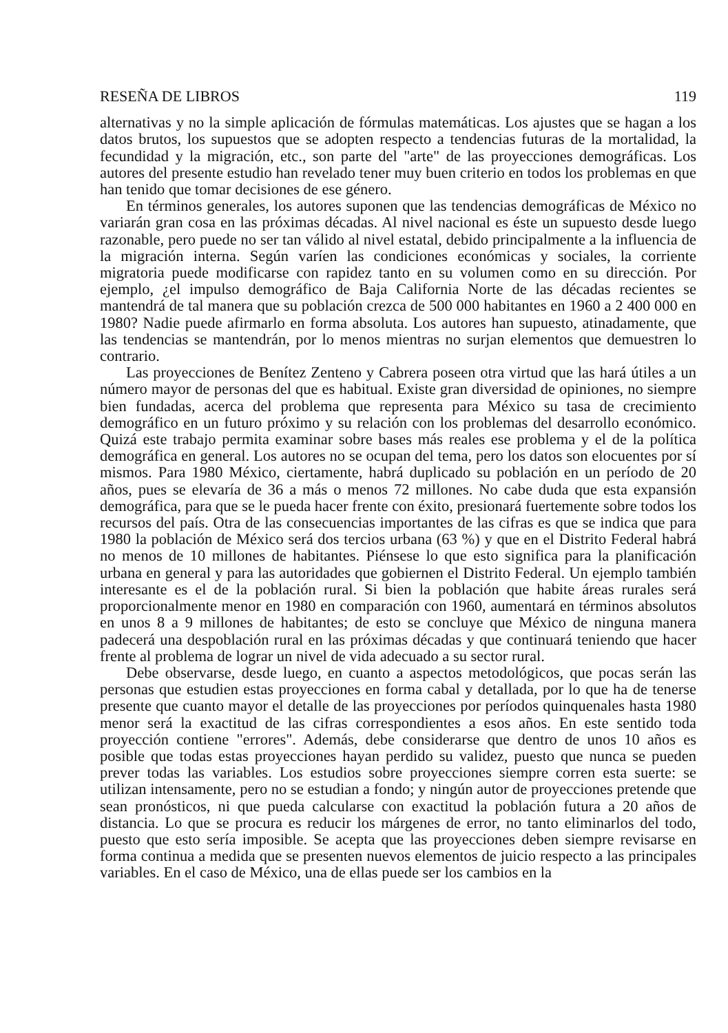RESEÑA DE LIBROS 119
alternativas y no la simple aplicación de fórmulas matemáticas. Los ajustes que se hagan a los datos brutos, los supuestos que se adopten respecto a tendencias futuras de la mortalidad, la fecundidad y la migración, etc., son parte del "arte" de las proyecciones demográficas. Los autores del presente estudio han revelado tener muy buen criterio en todos los problemas en que han tenido que tomar decisiones de ese género.
En términos generales, los autores suponen que las tendencias demográficas de México no variarán gran cosa en las próximas décadas. Al nivel nacional es éste un supuesto desde luego razonable, pero puede no ser tan válido al nivel estatal, debido principalmente a la influencia de la migración interna. Según varíen las condiciones económicas y sociales, la corriente migratoria puede modificarse con rapidez tanto en su volumen como en su dirección. Por ejemplo, ¿el impulso demográfico de Baja California Norte de las décadas recientes se mantendrá de tal manera que su población crezca de 500 000 habitantes en 1960 a 2 400 000 en 1980? Nadie puede afirmarlo en forma absoluta. Los autores han supuesto, atinadamente, que las tendencias se mantendrán, por lo menos mientras no surjan elementos que demuestren lo contrario.
Las proyecciones de Benítez Zenteno y Cabrera poseen otra virtud que las hará útiles a un número mayor de personas del que es habitual. Existe gran diversidad de opiniones, no siempre bien fundadas, acerca del problema que representa para México su tasa de crecimiento demográfico en un futuro próximo y su relación con los problemas del desarrollo económico. Quizá este trabajo permita examinar sobre bases más reales ese problema y el de la política demográfica en general. Los autores no se ocupan del tema, pero los datos son elocuentes por sí mismos. Para 1980 México, ciertamente, habrá duplicado su población en un período de 20 años, pues se elevaría de 36 a más o menos 72 millones. No cabe duda que esta expansión demográfica, para que se le pueda hacer frente con éxito, presionará fuertemente sobre todos los recursos del país. Otra de las consecuencias importantes de las cifras es que se indica que para 1980 la población de México será dos tercios urbana (63 %) y que en el Distrito Federal habrá no menos de 10 millones de habitantes. Piénsese lo que esto significa para la planificación urbana en general y para las autoridades que gobiernen el Distrito Federal. Un ejemplo también interesante es el de la población rural. Si bien la población que habite áreas rurales será proporcionalmente menor en 1980 en comparación con 1960, aumentará en términos absolutos en unos 8 a 9 millones de habitantes; de esto se concluye que México de ninguna manera padecerá una despoblación rural en las próximas décadas y que continuará teniendo que hacer frente al problema de lograr un nivel de vida adecuado a su sector rural.
Debe observarse, desde luego, en cuanto a aspectos metodológicos, que pocas serán las personas que estudien estas proyecciones en forma cabal y detallada, por lo que ha de tenerse presente que cuanto mayor el detalle de las proyecciones por períodos quinquenales hasta 1980 menor será la exactitud de las cifras correspondientes a esos años. En este sentido toda proyección contiene "errores". Además, debe considerarse que dentro de unos 10 años es posible que todas estas proyecciones hayan perdido su validez, puesto que nunca se pueden prever todas las variables. Los estudios sobre proyecciones siempre corren esta suerte: se utilizan intensamente, pero no se estudian a fondo; y ningún autor de proyecciones pretende que sean pronósticos, ni que pueda calcularse con exactitud la población futura a 20 años de distancia. Lo que se procura es reducir los márgenes de error, no tanto eliminarlos del todo, puesto que esto sería imposible. Se acepta que las proyecciones deben siempre revisarse en forma continua a medida que se presenten nuevos elementos de juicio respecto a las principales variables. En el caso de México, una de ellas puede ser los cambios en la